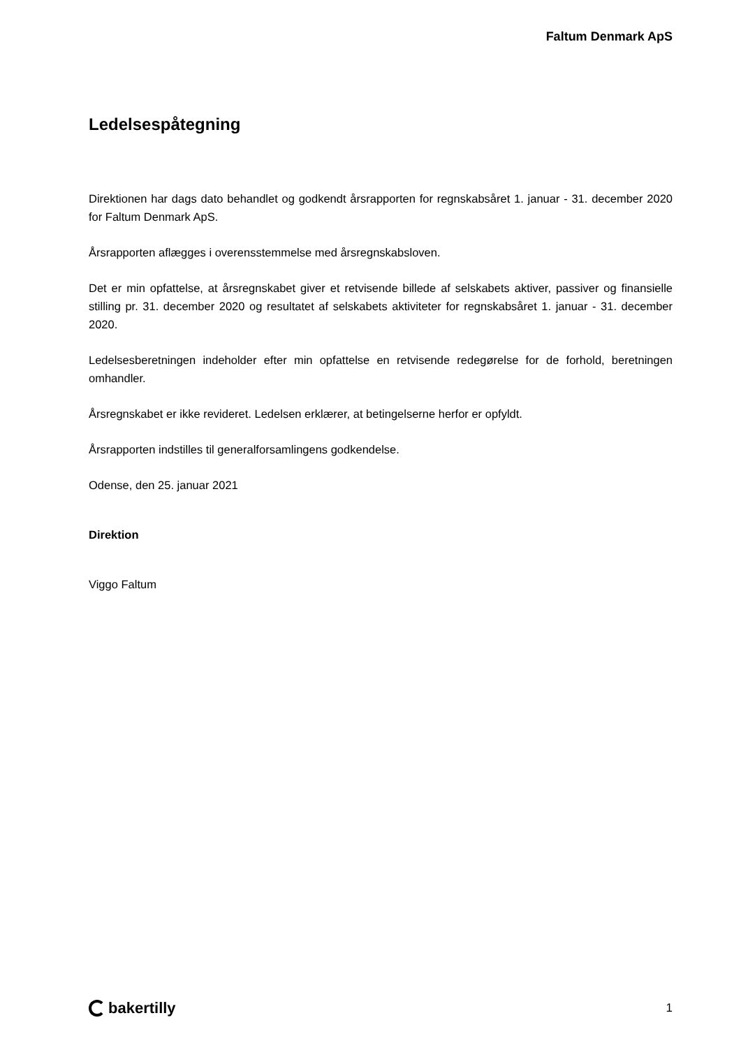Faltum Denmark ApS
Ledelsespåtegning
Direktionen har dags dato behandlet og godkendt årsrapporten for regnskabsåret 1. januar - 31. december 2020 for Faltum Denmark ApS.
Årsrapporten aflægges i overensstemmelse med årsregnskabsloven.
Det er min opfattelse, at årsregnskabet giver et retvisende billede af selskabets aktiver, passiver og finansielle stilling pr. 31. december 2020 og resultatet af selskabets aktiviteter for regnskabsåret 1. januar - 31. december 2020.
Ledelsesberetningen indeholder efter min opfattelse en retvisende redegørelse for de forhold, beretningen omhandler.
Årsregnskabet er ikke revideret. Ledelsen erklærer, at betingelserne herfor er opfyldt.
Årsrapporten indstilles til generalforsamlingens godkendelse.
Odense, den 25. januar 2021
Direktion
Viggo Faltum
bakertilly
1